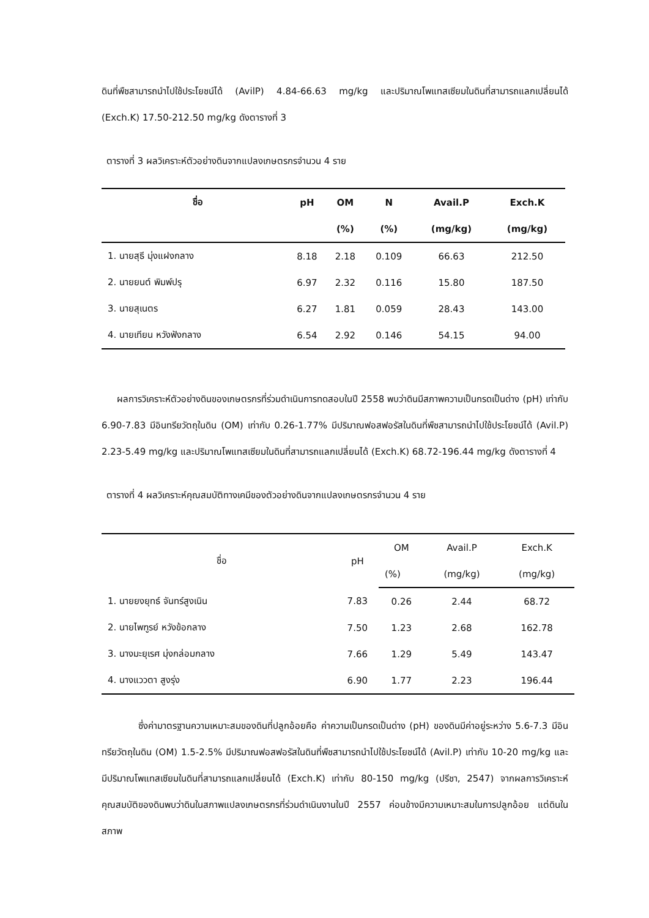ดินที่พืชสามารถนำไปใช้ประโยชน์ได้ (AvilP) 4.84-66.63 mg/kg และปริมาณโพแทสเซียมในดินที่สามารถแลกเปลี่ยนได้ (Exch.K) 17.50-212.50 mg/kg ดังตารางที่ 3
ตารางที่ 3 ผลวิเคราะห์ตัวอย่างดินจากแปลงเกษตรกรจำนวน 4 ราย
| ชื่อ | pH | OM | N | Avail.P | Exch.K |
| --- | --- | --- | --- | --- | --- |
| | | (%) | (%) | (mg/kg) | (mg/kg) |
| 1. นายสุธี มุ่งแฝงกลาง | 8.18 | 2.18 | 0.109 | 66.63 | 212.50 |
| 2. นายยนต์ พิมพ์ปรุ | 6.97 | 2.32 | 0.116 | 15.80 | 187.50 |
| 3. นายสุเนตร | 6.27 | 1.81 | 0.059 | 28.43 | 143.00 |
| 4. นายเทียน หวังฟังกลาง | 6.54 | 2.92 | 0.146 | 54.15 | 94.00 |
ผลการวิเคราะห์ตัวอย่างดินของเกษตรกรที่ร่วมดำเนินการทดสอบในปี 2558 พบว่าดินมีสภาพความเป็นกรดเป็นด่าง (pH) เท่ากับ 6.90-7.83 มีอินทรียวัตถุในดิน (OM) เท่ากับ 0.26-1.77% มีปริมาณฟอสฟอรัสในดินที่พืชสามารถนำไปใช้ประโยชน์ได้ (Avil.P) 2.23-5.49 mg/kg และปริมาณโพแทสเซียมในดินที่สามารถแลกเปลี่ยนได้ (Exch.K) 68.72-196.44 mg/kg ดังตารางที่ 4
ตารางที่ 4 ผลวิเคราะห์คุณสมบัติทางเคมีของตัวอย่างดินจากแปลงเกษตรกรจำนวน 4 ราย
| ชื่อ | pH | OM | Avail.P | Exch.K |
| --- | --- | --- | --- | --- |
| | | (%) | (mg/kg) | (mg/kg) |
| 1. นายยงยุทธ์ จันทร์สูงเนิน | 7.83 | 0.26 | 2.44 | 68.72 |
| 2. นายไพฑูรย์ หวังข้อกลาง | 7.50 | 1.23 | 2.68 | 162.78 |
| 3. นางมะยุเรศ มุ่งกล่อมกลาง | 7.66 | 1.29 | 5.49 | 143.47 |
| 4. นางแววตา สูงรุ่ง | 6.90 | 1.77 | 2.23 | 196.44 |
ซึ่งค่ามาตรฐานความเหมาะสมของดินที่ปลูกอ้อยคือ ค่าความเป็นกรดเป็นด่าง (pH) ของดินมีค่าอยู่ระหว่าง 5.6-7.3 มีอินทรียวัตถุในดิน (OM) 1.5-2.5% มีปริมาณฟอสฟอรัสในดินที่พืชสามารถนำไปใช้ประโยชน์ได้ (Avil.P) เท่ากับ 10-20 mg/kg และมีปริมาณโพแทสเซียมในดินที่สามารถแลกเปลี่ยนได้ (Exch.K) เท่ากับ 80-150 mg/kg (ปรีชา, 2547) จากผลการวิเคราะห์คุณสมบัติของดินพบว่าดินในสภาพแปลงเกษตรกรที่ร่วมดำเนินงานในปี 2557 ค่อนข้างมีความเหมาะสมในการปลูกอ้อย แต่ดินในสภาพ